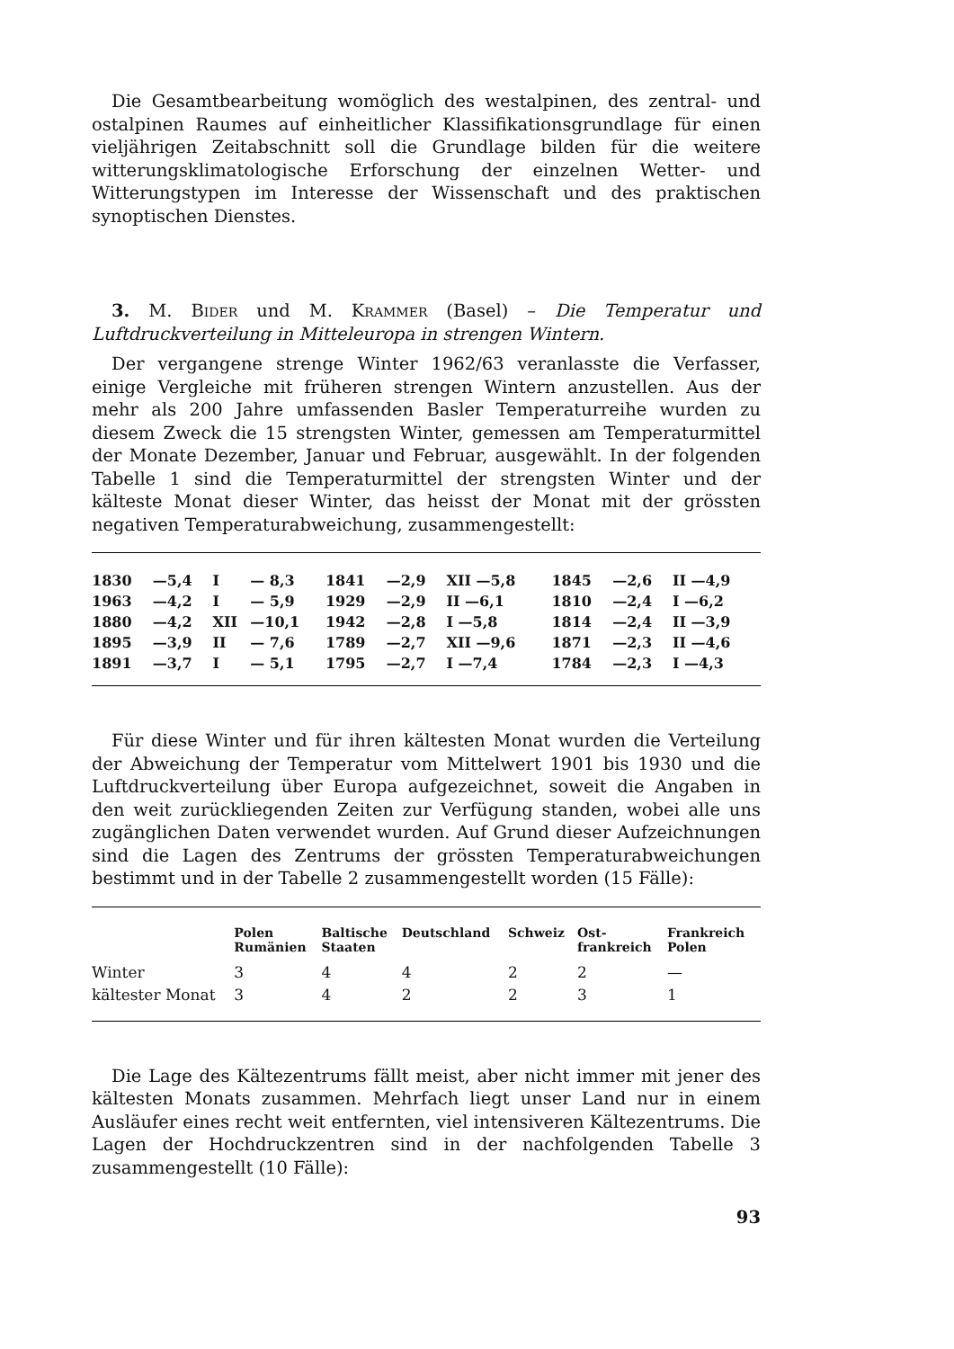Die Gesamtbearbeitung womöglich des westalpinen, des zentral- und ostalpinen Raumes auf einheitlicher Klassifikationsgrundlage für einen vieljährigen Zeitabschnitt soll die Grundlage bilden für die weitere witterungsklimatologische Erforschung der einzelnen Wetter- und Witterungstypen im Interesse der Wissenschaft und des praktischen synoptischen Dienstes.
3. M. Bider und M. Krammer (Basel) – Die Temperatur und Luftdruckverteilung in Mitteleuropa in strengen Wintern.
Der vergangene strenge Winter 1962/63 veranlasste die Verfasser, einige Vergleiche mit früheren strengen Wintern anzustellen. Aus der mehr als 200 Jahre umfassenden Basler Temperaturreihe wurden zu diesem Zweck die 15 strengsten Winter, gemessen am Temperaturmittel der Monate Dezember, Januar und Februar, ausgewählt. In der folgenden Tabelle 1 sind die Temperaturmittel der strengsten Winter und der kälteste Monat dieser Winter, das heisst der Monat mit der grössten negativen Temperaturabweichung, zusammengestellt:
| 1830 | —5,4 | I | — 8,3 | 1841 | —2,9 | XII —5,8 | 1845 | —2,6 | II —4,9 |
| 1963 | —4,2 | I | — 5,9 | 1929 | —2,9 | II —6,1 | 1810 | —2,4 | I —6,2 |
| 1880 | —4,2 | XII | —10,1 | 1942 | —2,8 | I —5,8 | 1814 | —2,4 | II —3,9 |
| 1895 | —3,9 | II | — 7,6 | 1789 | —2,7 | XII —9,6 | 1871 | —2,3 | II —4,6 |
| 1891 | —3,7 | I | — 5,1 | 1795 | —2,7 | I —7,4 | 1784 | —2,3 | I —4,3 |
Für diese Winter und für ihren kältesten Monat wurden die Verteilung der Abweichung der Temperatur vom Mittelwert 1901 bis 1930 und die Luftdruckverteilung über Europa aufgezeichnet, soweit die Angaben in den weit zurückliegenden Zeiten zur Verfügung standen, wobei alle uns zugänglichen Daten verwendet wurden. Auf Grund dieser Aufzeichnungen sind die Lagen des Zentrums der grössten Temperaturabweichungen bestimmt und in der Tabelle 2 zusammengestellt worden (15 Fälle):
| | Polen Rumänien | Baltische Staaten | Deutschland | Schweiz | Ost- frankreich | Frankreich Polen |
| --- | --- | --- | --- | --- | --- | --- |
| Winter | 3 | 4 | 4 | 2 | 2 | — |
| kältester Monat | 3 | 4 | 2 | 2 | 3 | 1 |
Die Lage des Kältezentrums fällt meist, aber nicht immer mit jener des kältesten Monats zusammen. Mehrfach liegt unser Land nur in einem Ausläufer eines recht weit entfernten, viel intensiveren Kältezentrums. Die Lagen der Hochdruckzentren sind in der nachfolgenden Tabelle 3 zusammengestellt (10 Fälle):
93